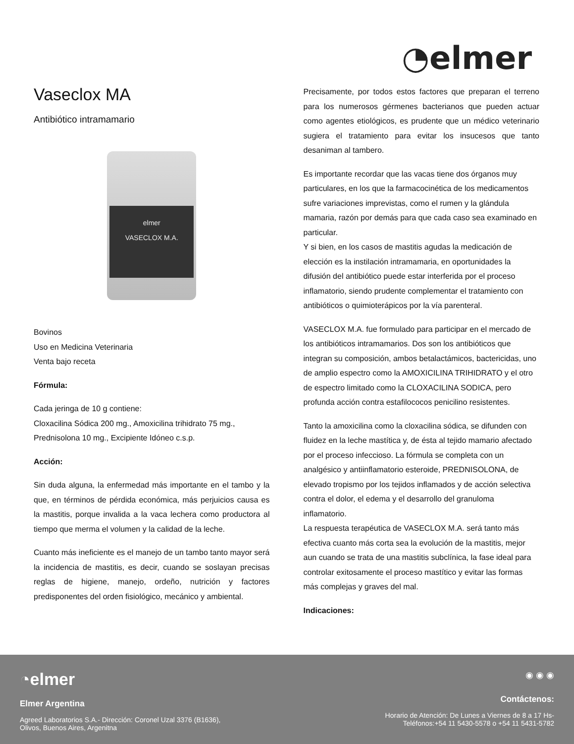◔elmer
Vaseclox MA
Antibiótico intramamario
elmer
VASECLOX M.A.
Bovinos
Uso en Medicina Veterinaria
Venta bajo receta
Fórmula:
Cada jeringa de 10 g contiene:
Cloxacilina Sódica 200 mg., Amoxicilina trihidrato 75 mg.,
Prednisolona 10 mg., Excipiente Idóneo c.s.p.
Acción:
Sin duda alguna, la enfermedad más importante en el tambo y la que, en términos de pérdida económica, más perjuicios causa es la mastitis, porque invalida a la vaca lechera como productora al tiempo que merma el volumen y la calidad de la leche.
Cuanto más ineficiente es el manejo de un tambo tanto mayor será la incidencia de mastitis, es decir, cuando se soslayan precisas reglas de higiene, manejo, ordeño, nutrición y factores predisponentes del orden fisiológico, mecánico y ambiental.
Precisamente, por todos estos factores que preparan el terreno para los numerosos gérmenes bacterianos que pueden actuar como agentes etiológicos, es prudente que un médico veterinario sugiera el tratamiento para evitar los insucesos que tanto desaniman al tambero.
Es importante recordar que las vacas tiene dos órganos muy particulares, en los que la farmacocinética de los medicamentos sufre variaciones imprevistas, como el rumen y la glándula mamaria, razón por demás para que cada caso sea examinado en particular.
Y si bien, en los casos de mastitis agudas la medicación de elección es la instilación intramamaria, en oportunidades la difusión del antibiótico puede estar interferida por el proceso inflamatorio, siendo prudente complementar el tratamiento con antibióticos o quimioterápicos por la vía parenteral.
VASECLOX M.A. fue formulado para participar en el mercado de los antibióticos intramamarios. Dos son los antibióticos que integran su composición, ambos betalactámicos, bactericidas, uno de amplio espectro como la AMOXICILINA TRIHIDRATO y el otro de espectro limitado como la CLOXACILINA SODICA, pero profunda acción contra estafilococos penicilino resistentes.
Tanto la amoxicilina como la cloxacilina sódica, se difunden con fluidez en la leche mastítica y, de ésta al tejido mamario afectado por el proceso infeccioso. La fórmula se completa con un analgésico y antiinflamatorio esteroide, PREDNISOLONA, de elevado tropismo por los tejidos inflamados y de acción selectiva contra el dolor, el edema y el desarrollo del granuloma inflamatorio.
La respuesta terapéutica de VASECLOX M.A. será tanto más efectiva cuanto más corta sea la evolución de la mastitis, mejor aun cuando se trata de una mastitis subclínica, la fase ideal para controlar exitosamente el proceso mastítico y evitar las formas más complejas y graves del mal.
Indicaciones:
◔elmer
Elmer Argentina
Agreed Laboratorios S.A.- Dirección: Coronel Uzal 3376 (B1636),
Olivos, Buenos Aires, Argenitna
◉ ◉ ◉
Contáctenos:
Horario de Atención: De Lunes a Viernes de 8 a 17 Hs-
Teléfonos:+54 11 5430-5578 o +54 11 5431-5782